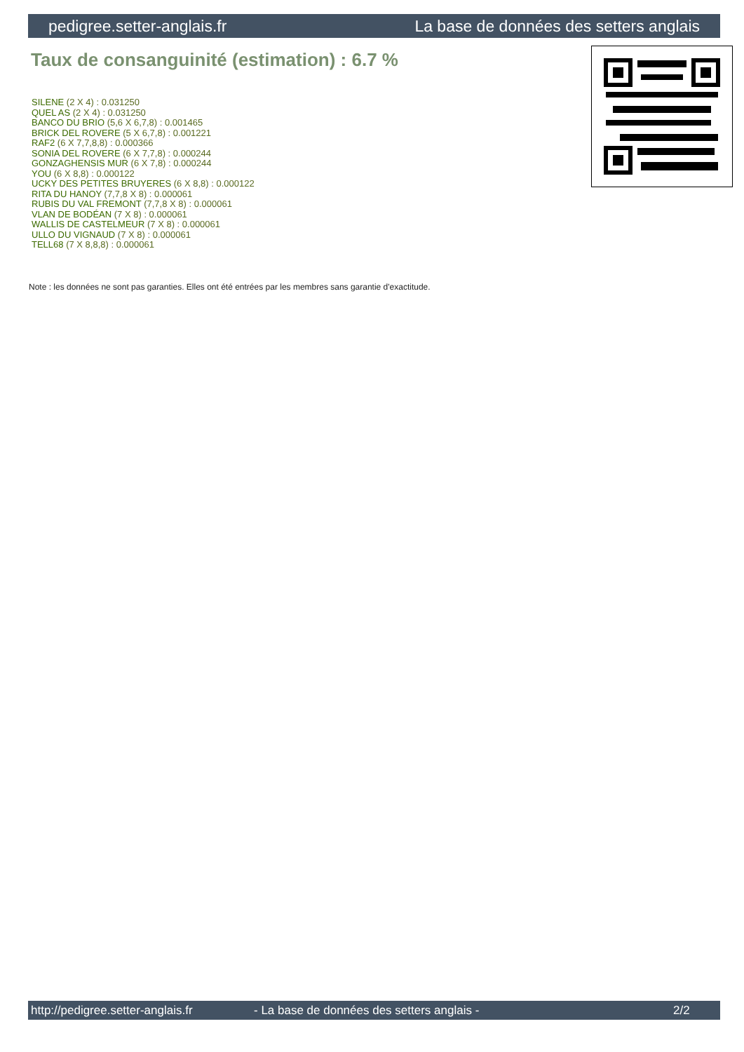pedigree.setter-anglais.fr La base de données des setters anglais
Taux de consanguinité (estimation) : 6.7 %
SILENE (2 X 4) : 0.031250
QUEL AS (2 X 4) : 0.031250
BANCO DU BRIO (5,6 X 6,7,8) : 0.001465
BRICK DEL ROVERE (5 X 6,7,8) : 0.001221
RAF2 (6 X 7,7,8,8) : 0.000366
SONIA DEL ROVERE (6 X 7,7,8) : 0.000244
GONZAGHENSIS MUR (6 X 7,8) : 0.000244
YOU (6 X 8,8) : 0.000122
UCKY DES PETITES BRUYERES (6 X 8,8) : 0.000122
RITA DU HANOY (7,7,8 X 8) : 0.000061
RUBIS DU VAL FREMONT (7,7,8 X 8) : 0.000061
VLAN DE BODÉAN (7 X 8) : 0.000061
WALLIS DE CASTELMEUR (7 X 8) : 0.000061
ULLO DU VIGNAUD (7 X 8) : 0.000061
TELL68 (7 X 8,8,8) : 0.000061
Note : les données ne sont pas garanties. Elles ont été entrées par les membres sans garantie d'exactitude.
http://pedigree.setter-anglais.fr - La base de données des setters anglais - 2/2